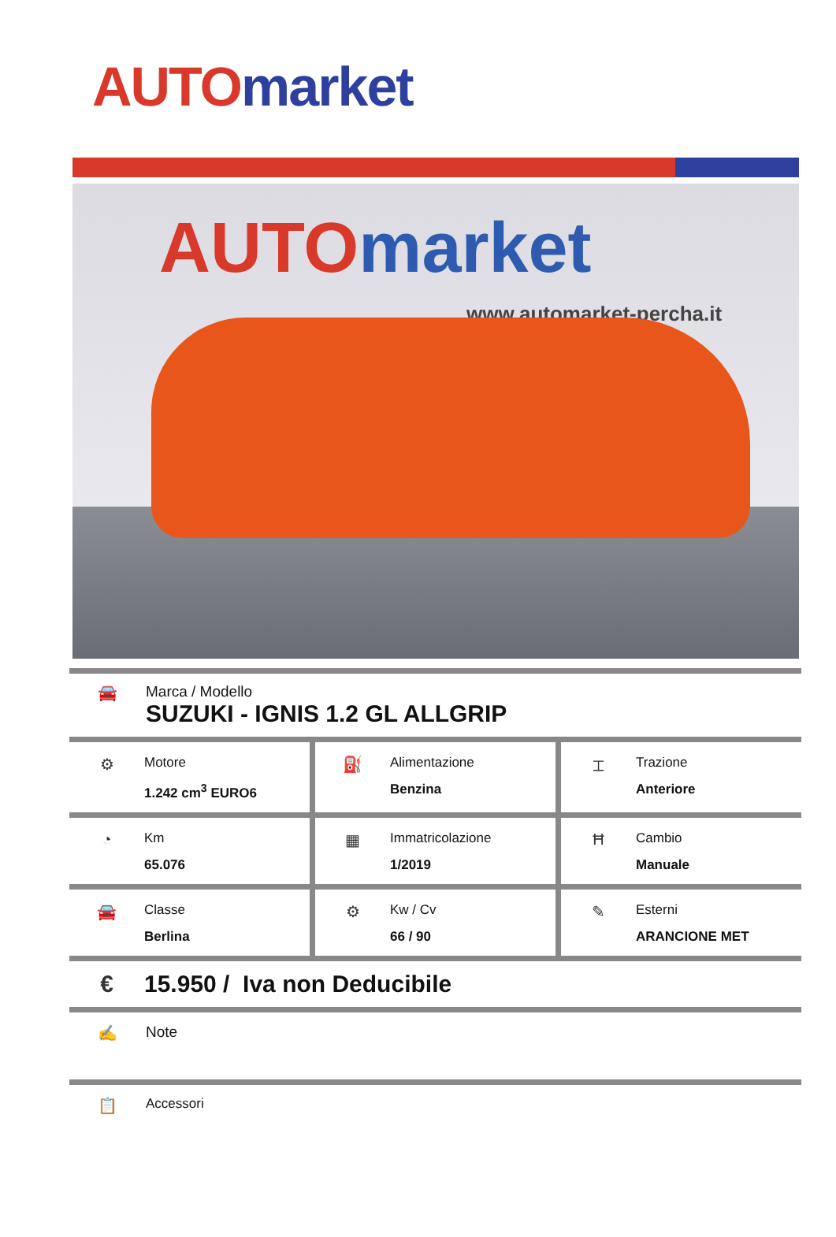AUTO market
AUTO market
www.automarket-percha.it
🚘 Marca / Modello
SUZUKI - IGNIS 1.2 GL ALLGRIP
⚙
Motore
1.242 cm<sup>3</sup> EURO6
⛽
Alimentazione
Benzina
⌶
Trazione
Anteriore
◔
Km
65.076
▦
Immatricolazione
1/2019
Ħ
Cambio
Manuale
🚘
Classe
Berlina
⚙
Kw / Cv
66 / 90
✎
Esterni
ARANCIONE MET
€ 15.950 / Iva non Deducibile
✍ Note
📋
Accessori